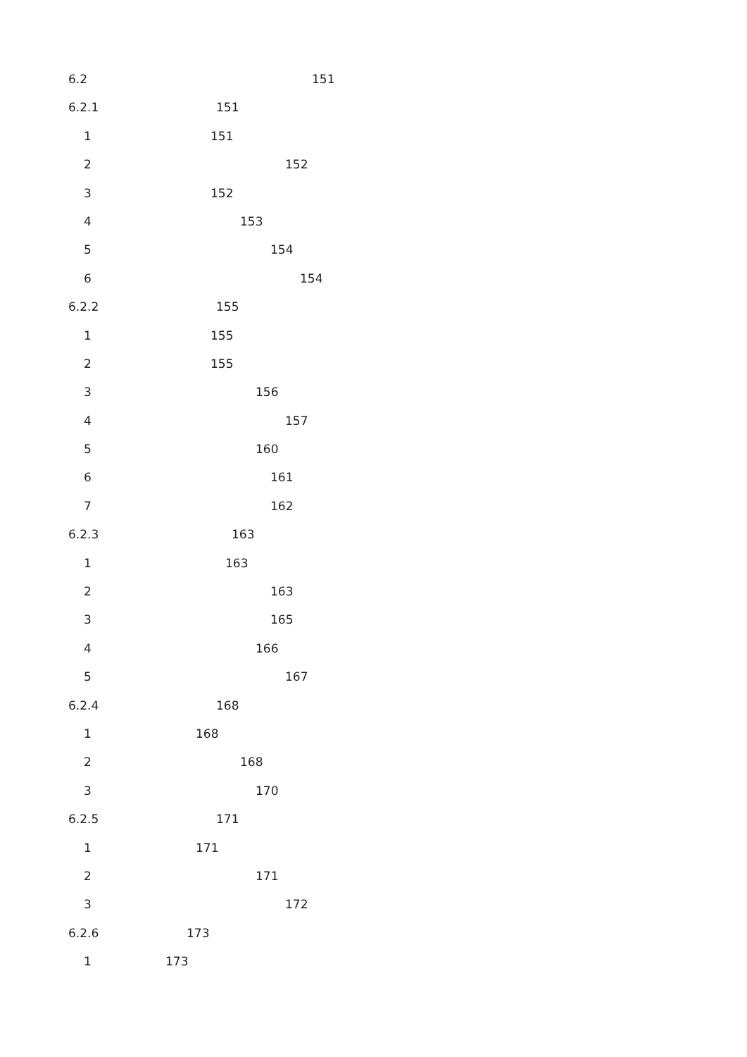6.2 151
6.2.1 151
1 151
2 152
3 152
4 153
5 154
6 154
6.2.2 155
1 155
2 155
3 156
4 157
5 160
6 161
7 162
6.2.3 163
1 163
2 163
3 165
4 166
5 167
6.2.4 168
1 168
2 168
3 170
6.2.5 171
1 171
2 171
3 172
6.2.6 173
1 173